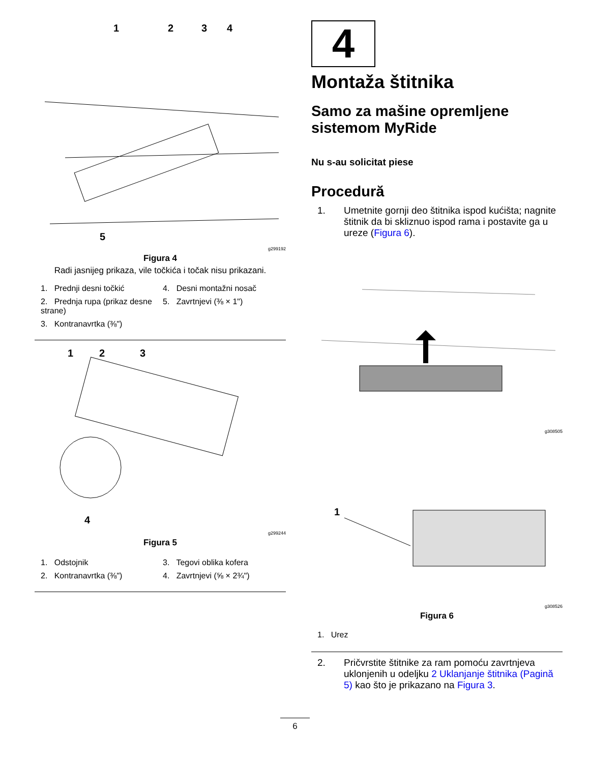1
2
3
4
5
g299192
Figura 4
Radi jasnijeg prikaza, vile točkića i točak nisu prikazani.
1. Prednji desni točkić
4. Desni montažni nosač
2. Prednja rupa (prikaz desne strane)
5. Zavrtnjevi (⅜ × 1")
3. Kontranavrtka (⅜")
1
2
3
4
g299244
Figura 5
1. Odstojnik
3. Tegovi oblika kofera
2. Kontranavrtka (⅜")
4. Zavrtnjevi (⅝ × 2¾")
4
Montaža štitnika
Samo za mašine opremljene sistemom MyRide
Nu s-au solicitat piese
Procedură
1. Umetnite gornji deo štitnika ispod kućišta; nagnite štitnik da bi skliznuo ispod rama i postavite ga u ureze (Figura 6).
g308505
1
g308526
Figura 6
1. Urez
2. Pričvrstite štitnike za ram pomoću zavrtnjeva uklonjenih u odeljku 2 Uklanjanje štitnika (Pagină 5) kao što je prikazano na Figura 3.
6